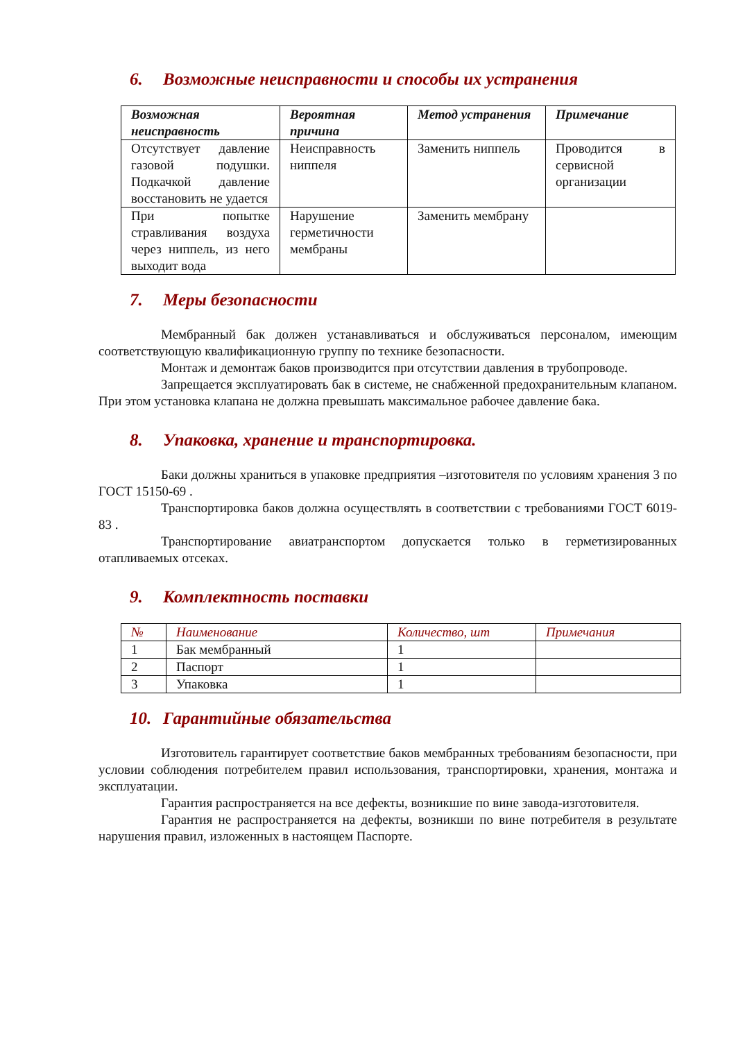6. Возможные неисправности и способы их устранения
| Возможная неисправность | Вероятная причина | Метод устранения | Примечание |
| --- | --- | --- | --- |
| Отсутствует давление газовой подушки. Подкачкой давление восстановить не удается | Неисправность ниппеля | Заменить ниппель | Проводится в сервисной организации |
| При попытке стравливания воздуха через ниппель, из него выходит вода | Нарушение герметичности мембраны | Заменить мембрану | |
7. Меры безопасности
Мембранный бак должен устанавливаться и обслуживаться персоналом, имеющим соответствующую квалификационную группу по технике безопасности.
Монтаж и демонтаж баков производится при отсутствии давления в трубопроводе.
Запрещается эксплуатировать бак в системе, не снабженной предохранительным клапаном. При этом установка клапана не должна превышать максимальное рабочее давление бака.
8. Упаковка, хранение и транспортировка.
Баки должны храниться в упаковке предприятия –изготовителя по условиям хранения 3 по ГОСТ 15150-69 .
Транспортировка баков должна осуществлять в соответствии с требованиями ГОСТ 6019-83 .
Транспортирование авиатранспортом допускается только в герметизированных отапливаемых отсеках.
9. Комплектность поставки
| № | Наименование | Количество, шт | Примечания |
| --- | --- | --- | --- |
| 1 | Бак мембранный | 1 | |
| 2 | Паспорт | 1 | |
| 3 | Упаковка | 1 | |
10. Гарантийные обязательства
Изготовитель гарантирует соответствие баков мембранных требованиям безопасности, при условии соблюдения потребителем правил использования, транспортировки, хранения, монтажа и эксплуатации.
Гарантия распространяется на все дефекты, возникшие по вине завода-изготовителя.
Гарантия не распространяется на дефекты, возникши по вине потребителя в результате нарушения правил, изложенных в настоящем Паспорте.